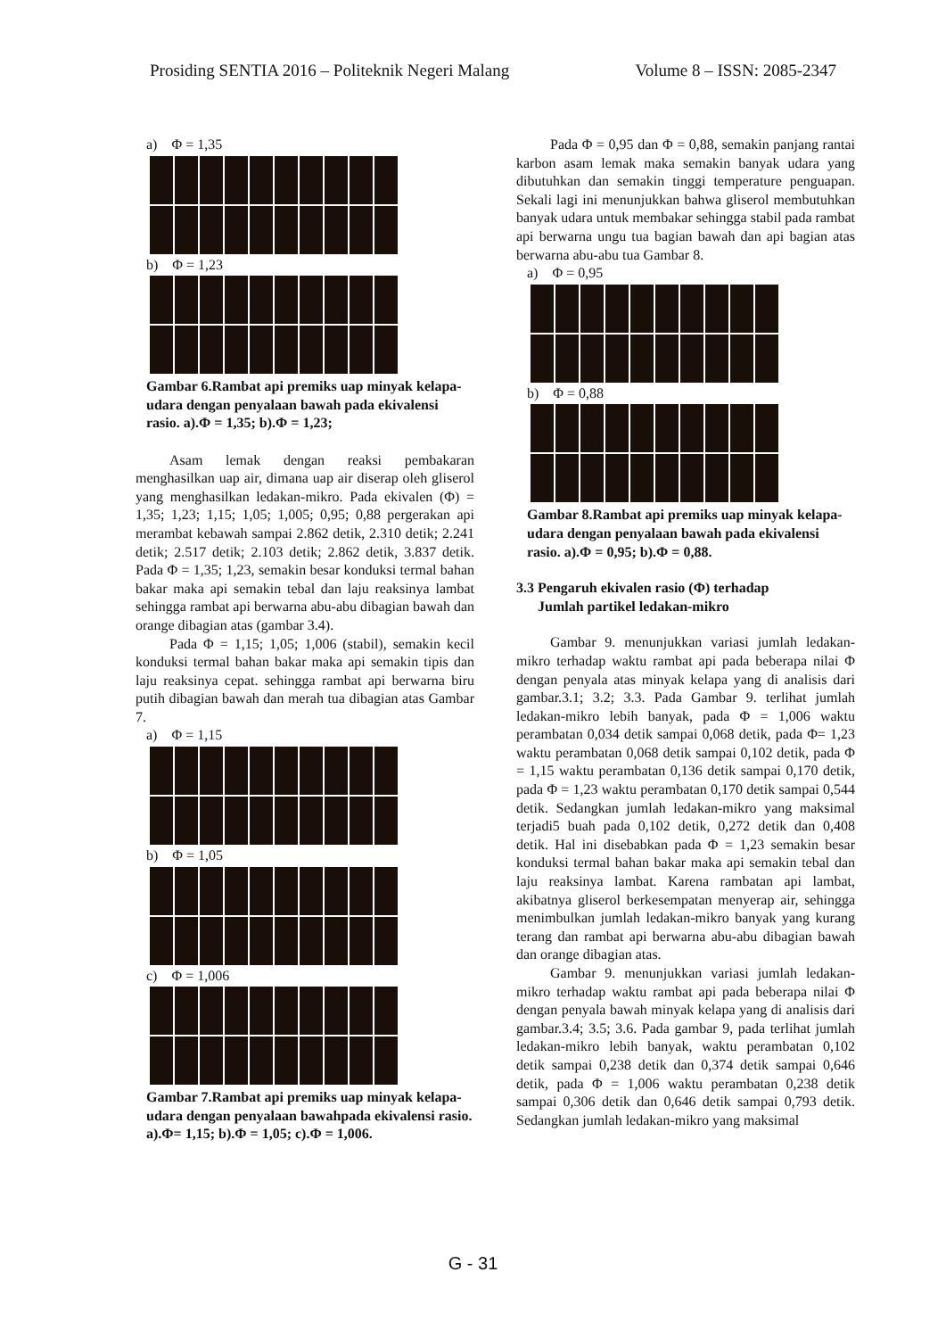Prosiding SENTIA 2016 – Politeknik Negeri Malang Volume 8 – ISSN: 2085-2347
a) Φ = 1,35
b) Φ = 1,23
Gambar 6.Rambat api premiks uap minyak kelapa-udara dengan penyalaan bawah pada ekivalensi rasio. a).Φ = 1,35; b).Φ = 1,23;
Asam lemak dengan reaksi pembakaran menghasilkan uap air, dimana uap air diserap oleh gliserol yang menghasilkan ledakan-mikro. Pada ekivalen (Φ) = 1,35; 1,23; 1,15; 1,05; 1,005; 0,95; 0,88 pergerakan api merambat kebawah sampai 2.862 detik, 2.310 detik; 2.241 detik; 2.517 detik; 2.103 detik; 2.862 detik, 3.837 detik. Pada Φ = 1,35; 1,23, semakin besar konduksi termal bahan bakar maka api semakin tebal dan laju reaksinya lambat sehingga rambat api berwarna abu-abu dibagian bawah dan orange dibagian atas (gambar 3.4).
Pada Φ = 1,15; 1,05; 1,006 (stabil), semakin kecil konduksi termal bahan bakar maka api semakin tipis dan laju reaksinya cepat. sehingga rambat api berwarna biru putih dibagian bawah dan merah tua dibagian atas Gambar 7.
a) Φ = 1,15
b) Φ = 1,05
c) Φ = 1,006
Gambar 7.Rambat api premiks uap minyak kelapa-udara dengan penyalaan bawahpada ekivalensi rasio. a).Φ= 1,15; b).Φ = 1,05; c).Φ = 1,006.
Pada Φ = 0,95 dan Φ = 0,88, semakin panjang rantai karbon asam lemak maka semakin banyak udara yang dibutuhkan dan semakin tinggi temperature penguapan. Sekali lagi ini menunjukkan bahwa gliserol membutuhkan banyak udara untuk membakar sehingga stabil pada rambat api berwarna ungu tua bagian bawah dan api bagian atas berwarna abu-abu tua Gambar 8.
a) Φ = 0,95
b) Φ = 0,88
Gambar 8.Rambat api premiks uap minyak kelapa-udara dengan penyalaan bawah pada ekivalensi rasio. a).Φ = 0,95; b).Φ = 0,88.
3.3 Pengaruh ekivalen rasio (Φ) terhadap
Jumlah partikel ledakan-mikro
Gambar 9. menunjukkan variasi jumlah ledakan-mikro terhadap waktu rambat api pada beberapa nilai Φ dengan penyala atas minyak kelapa yang di analisis dari gambar.3.1; 3.2; 3.3. Pada Gambar 9. terlihat jumlah ledakan-mikro lebih banyak, pada Φ = 1,006 waktu perambatan 0,034 detik sampai 0,068 detik, pada Φ= 1,23 waktu perambatan 0,068 detik sampai 0,102 detik, pada Φ = 1,15 waktu perambatan 0,136 detik sampai 0,170 detik, pada Φ = 1,23 waktu perambatan 0,170 detik sampai 0,544 detik. Sedangkan jumlah ledakan-mikro yang maksimal terjadi5 buah pada 0,102 detik, 0,272 detik dan 0,408 detik. Hal ini disebabkan pada Φ = 1,23 semakin besar konduksi termal bahan bakar maka api semakin tebal dan laju reaksinya lambat. Karena rambatan api lambat, akibatnya gliserol berkesempatan menyerap air, sehingga menimbulkan jumlah ledakan-mikro banyak yang kurang terang dan rambat api berwarna abu-abu dibagian bawah dan orange dibagian atas.
Gambar 9. menunjukkan variasi jumlah ledakan-mikro terhadap waktu rambat api pada beberapa nilai Φ dengan penyala bawah minyak kelapa yang di analisis dari gambar.3.4; 3.5; 3.6. Pada gambar 9, pada terlihat jumlah ledakan-mikro lebih banyak, waktu perambatan 0,102 detik sampai 0,238 detik dan 0,374 detik sampai 0,646 detik, pada Φ = 1,006 waktu perambatan 0,238 detik sampai 0,306 detik dan 0,646 detik sampai 0,793 detik. Sedangkan jumlah ledakan-mikro yang maksimal
G - 31